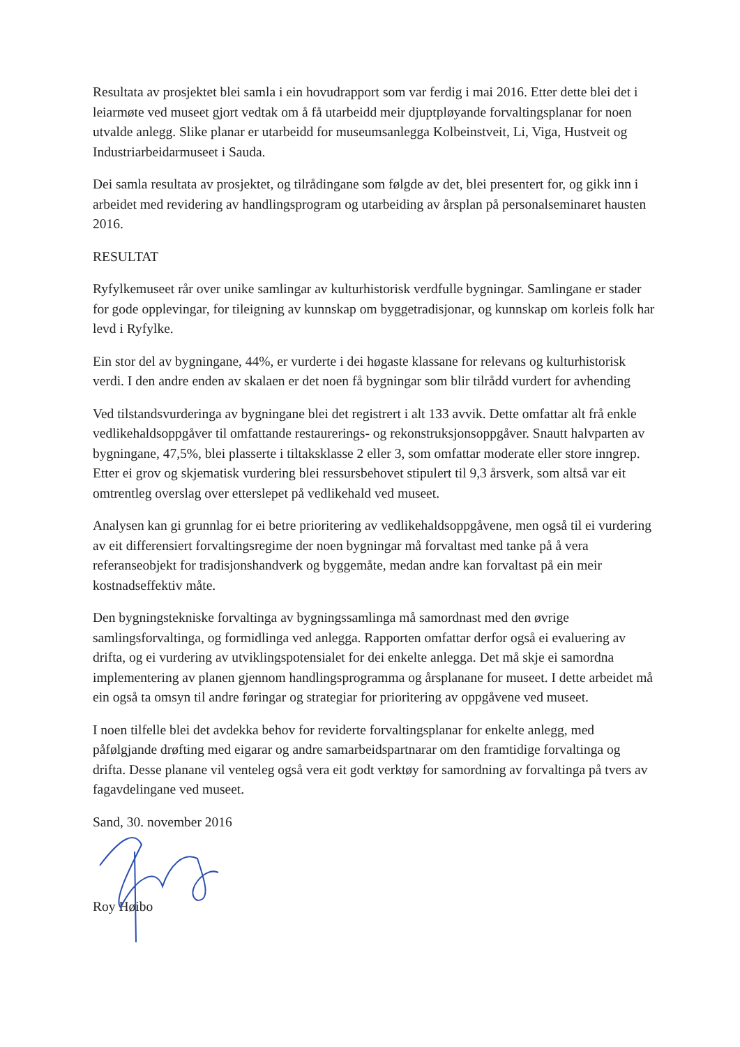Resultata av prosjektet blei samla i ein hovudrapport som var ferdig i mai 2016. Etter dette blei det i leiarmøte ved museet gjort vedtak om å få utarbeidd meir djuptpløyande forvaltingsplanar for noen utvalde anlegg. Slike planar er utarbeidd for museumsanlegga Kolbeinstveit, Li, Viga, Hustveit og Industriarbeidarmuseet i Sauda.
Dei samla resultata av prosjektet, og tilrådingane som følgde av det, blei presentert for, og gikk inn i arbeidet med revidering av handlingsprogram og utarbeiding av årsplan på personalseminaret hausten 2016.
RESULTAT
Ryfylkemuseet rår over unike samlingar av kulturhistorisk verdfulle bygningar. Samlingane er stader for gode opplevingar, for tileigning av kunnskap om byggetradisjonar, og kunnskap om korleis folk har levd i Ryfylke.
Ein stor del av bygningane, 44%, er vurderte i dei høgaste klassane for relevans og kulturhistorisk verdi. I den andre enden av skalaen er det noen få bygningar som blir tilrådd vurdert for avhending
Ved tilstandsvurderinga av bygningane blei det registrert i alt 133 avvik. Dette omfattar alt frå enkle vedlikehaldsoppgåver til omfattande restaurerings- og rekonstruksjonsoppgåver. Snautt halvparten av bygningane, 47,5%, blei plasserte i tiltaksklasse 2 eller 3, som omfattar moderate eller store inngrep. Etter ei grov og skjematisk vurdering blei ressursbehovet stipulert til 9,3 årsverk, som altså var eit omtrentleg overslag over etterslepet på vedlikehald ved museet.
Analysen kan gi grunnlag for ei betre prioritering av vedlikehaldsoppgåvene, men også til ei vurdering av eit differensiert forvaltingsregime der noen bygningar må forvaltast med tanke på å vera referanseobjekt for tradisjonshandverk og byggemåte, medan andre kan forvaltast på ein meir kostnadseffektiv måte.
Den bygningstekniske forvaltinga av bygningssamlinga må samordnast med den øvrige samlingsforvaltinga, og formidlinga ved anlegga. Rapporten omfattar derfor også ei evaluering av drifta, og ei vurdering av utviklingspotensialet for dei enkelte anlegga. Det må skje ei samordna implementering av planen gjennom handlingsprogramma og årsplanane for museet. I dette arbeidet må ein også ta omsyn til andre føringar og strategiar for prioritering av oppgåvene ved museet.
I noen tilfelle blei det avdekka behov for reviderte forvaltingsplanar for enkelte anlegg, med påfølgjande drøfting med eigarar og andre samarbeidspartnarar om den framtidige forvaltinga og drifta. Desse planane vil venteleg også vera eit godt verktøy for samordning av forvaltinga på tvers av fagavdelingane ved museet.
Sand, 30. november 2016
Roy Høibo